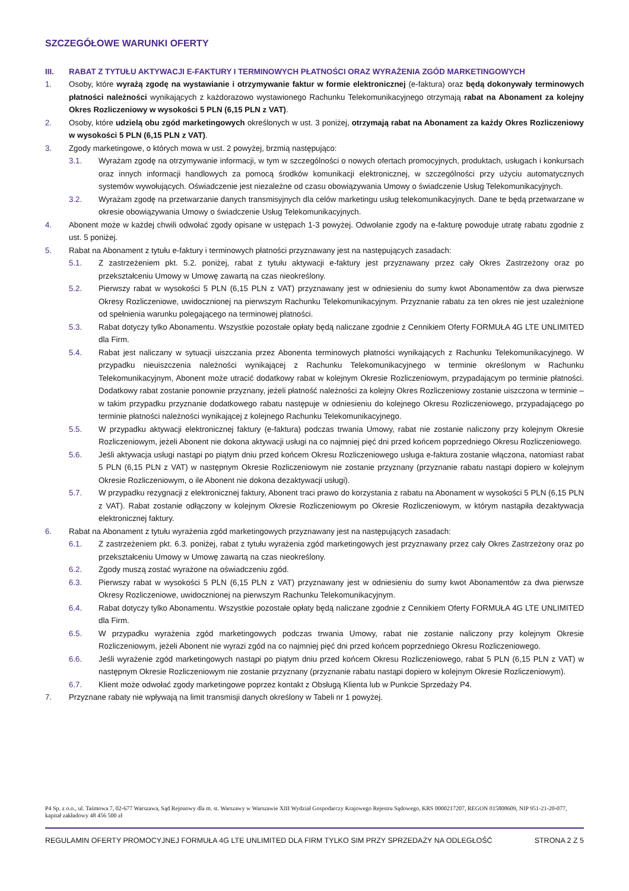SZCZEGÓŁOWE WARUNKI OFERTY
III. RABAT Z TYTUŁU AKTYWACJI E-FAKTURY I TERMINOWYCH PŁATNOŚCI ORAZ WYRAŻENIA ZGÓD MARKETINGOWYCH
1. Osoby, które wyrażą zgodę na wystawianie i otrzymywanie faktur w formie elektronicznej (e-faktura) oraz będą dokonywały terminowych płatności należności wynikających z każdorazowo wystawionego Rachunku Telekomunikacyjnego otrzymają rabat na Abonament za kolejny Okres Rozliczeniowy w wysokości 5 PLN (6,15 PLN z VAT).
2. Osoby, które udzielą obu zgód marketingowych określonych w ust. 3 poniżej, otrzymają rabat na Abonament za każdy Okres Rozliczeniowy w wysokości 5 PLN (6,15 PLN z VAT).
3. Zgody marketingowe, o których mowa w ust. 2 powyżej, brzmią następująco:
3.1. Wyrażam zgodę na otrzymywanie informacji, w tym w szczególności o nowych ofertach promocyjnych, produktach, usługach i konkursach oraz innych informacji handlowych za pomocą środków komunikacji elektronicznej, w szczególności przy użyciu automatycznych systemów wywołujących. Oświadczenie jest niezależne od czasu obowiązywania Umowy o świadczenie Usług Telekomunikacyjnych.
3.2. Wyrażam zgodę na przetwarzanie danych transmisyjnych dla celów marketingu usług telekomunikacyjnych. Dane te będą przetwarzane w okresie obowiązywania Umowy o świadczenie Usług Telekomunikacyjnych.
4. Abonent może w każdej chwili odwołać zgody opisane w ustępach 1-3 powyżej. Odwołanie zgody na e-fakturę powoduje utratę rabatu zgodnie z ust. 5 poniżej.
5. Rabat na Abonament z tytułu e-faktury i terminowych płatności przyznawany jest na następujących zasadach:
5.1. Z zastrzeżeniem pkt. 5.2. poniżej, rabat z tytułu aktywacji e-faktury jest przyznawany przez cały Okres Zastrzeżony oraz po przekształceniu Umowy w Umowę zawartą na czas nieokreślony.
5.2. Pierwszy rabat w wysokości 5 PLN (6,15 PLN z VAT) przyznawany jest w odniesieniu do sumy kwot Abonamentów za dwa pierwsze Okresy Rozliczeniowe, uwidocznionej na pierwszym Rachunku Telekomunikacyjnym. Przyznanie rabatu za ten okres nie jest uzależnione od spełnienia warunku polegającego na terminowej płatności.
5.3. Rabat dotyczy tylko Abonamentu. Wszystkie pozostałe opłaty będą naliczane zgodnie z Cennikiem Oferty FORMUŁA 4G LTE UNLIMITED dla Firm.
5.4. Rabat jest naliczany w sytuacji uiszczania przez Abonenta terminowych płatności wynikających z Rachunku Telekomunikacyjnego. W przypadku nieuiszczenia należności wynikającej z Rachunku Telekomunikacyjnego w terminie określonym w Rachunku Telekomunikacyjnym, Abonent może utracić dodatkowy rabat w kolejnym Okresie Rozliczeniowym, przypadającym po terminie płatności. Dodatkowy rabat zostanie ponownie przyznany, jeżeli płatność należności za kolejny Okres Rozliczeniowy zostanie uiszczona w terminie – w takim przypadku przyznanie dodatkowego rabatu następuje w odniesieniu do kolejnego Okresu Rozliczeniowego, przypadającego po terminie płatności należności wynikającej z kolejnego Rachunku Telekomunikacyjnego.
5.5. W przypadku aktywacji elektronicznej faktury (e-faktura) podczas trwania Umowy, rabat nie zostanie naliczony przy kolejnym Okresie Rozliczeniowym, jeżeli Abonent nie dokona aktywacji usługi na co najmniej pięć dni przed końcem poprzedniego Okresu Rozliczeniowego.
5.6. Jeśli aktywacja usługi nastąpi po piątym dniu przed końcem Okresu Rozliczeniowego usługa e-faktura zostanie włączona, natomiast rabat 5 PLN (6,15 PLN z VAT) w następnym Okresie Rozliczeniowym nie zostanie przyznany (przyznanie rabatu nastąpi dopiero w kolejnym Okresie Rozliczeniowym, o ile Abonent nie dokona dezaktywacji usługi).
5.7. W przypadku rezygnacji z elektronicznej faktury, Abonent traci prawo do korzystania z rabatu na Abonament w wysokości 5 PLN (6,15 PLN z VAT). Rabat zostanie odłączony w kolejnym Okresie Rozliczeniowym po Okresie Rozliczeniowym, w którym nastąpiła dezaktywacja elektronicznej faktury.
6. Rabat na Abonament z tytułu wyrażenia zgód marketingowych przyznawany jest na następujących zasadach:
6.1. Z zastrzeżeniem pkt. 6.3. poniżej, rabat z tytułu wyrażenia zgód marketingowych jest przyznawany przez cały Okres Zastrzeżony oraz po przekształceniu Umowy w Umowę zawartą na czas nieokreślony.
6.2. Zgody muszą zostać wyrażone na oświadczeniu zgód.
6.3. Pierwszy rabat w wysokości 5 PLN (6,15 PLN z VAT) przyznawany jest w odniesieniu do sumy kwot Abonamentów za dwa pierwsze Okresy Rozliczeniowe, uwidocznionej na pierwszym Rachunku Telekomunikacyjnym.
6.4. Rabat dotyczy tylko Abonamentu. Wszystkie pozostałe opłaty będą naliczane zgodnie z Cennikiem Oferty FORMUŁA 4G LTE UNLIMITED dla Firm.
6.5. W przypadku wyrażenia zgód marketingowych podczas trwania Umowy, rabat nie zostanie naliczony przy kolejnym Okresie Rozliczeniowym, jeżeli Abonent nie wyrazi zgód na co najmniej pięć dni przed końcem poprzedniego Okresu Rozliczeniowego.
6.6. Jeśli wyrażenie zgód marketingowych nastąpi po piątym dniu przed końcem Okresu Rozliczeniowego, rabat 5 PLN (6,15 PLN z VAT) w następnym Okresie Rozliczeniowym nie zostanie przyznany (przyznanie rabatu nastąpi dopiero w kolejnym Okresie Rozliczeniowym).
6.7. Klient może odwołać zgody marketingowe poprzez kontakt z Obsługą Klienta lub w Punkcie Sprzedaży P4.
7. Przyznane rabaty nie wpływają na limit transmisji danych określony w Tabeli nr 1 powyżej.
P4 Sp. z o.o., ul. Taśmowa 7, 02-677 Warszawa, Sąd Rejonowy dla m. st. Warszawy w Warszawie XIII Wydział Gospodarczy Krajowego Rejestru Sądowego, KRS 0000217207, REGON 015808609, NIP 951-21-20-077, kapitał zakładowy 48 456 500 zł
REGULAMIN OFERTY PROMOCYJNEJ FORMUŁA 4G LTE UNLIMITED DLA FIRM TYLKO SIM PRZY SPRZEDAŻY NA ODLEGŁOŚĆ STRONA 2 Z 5